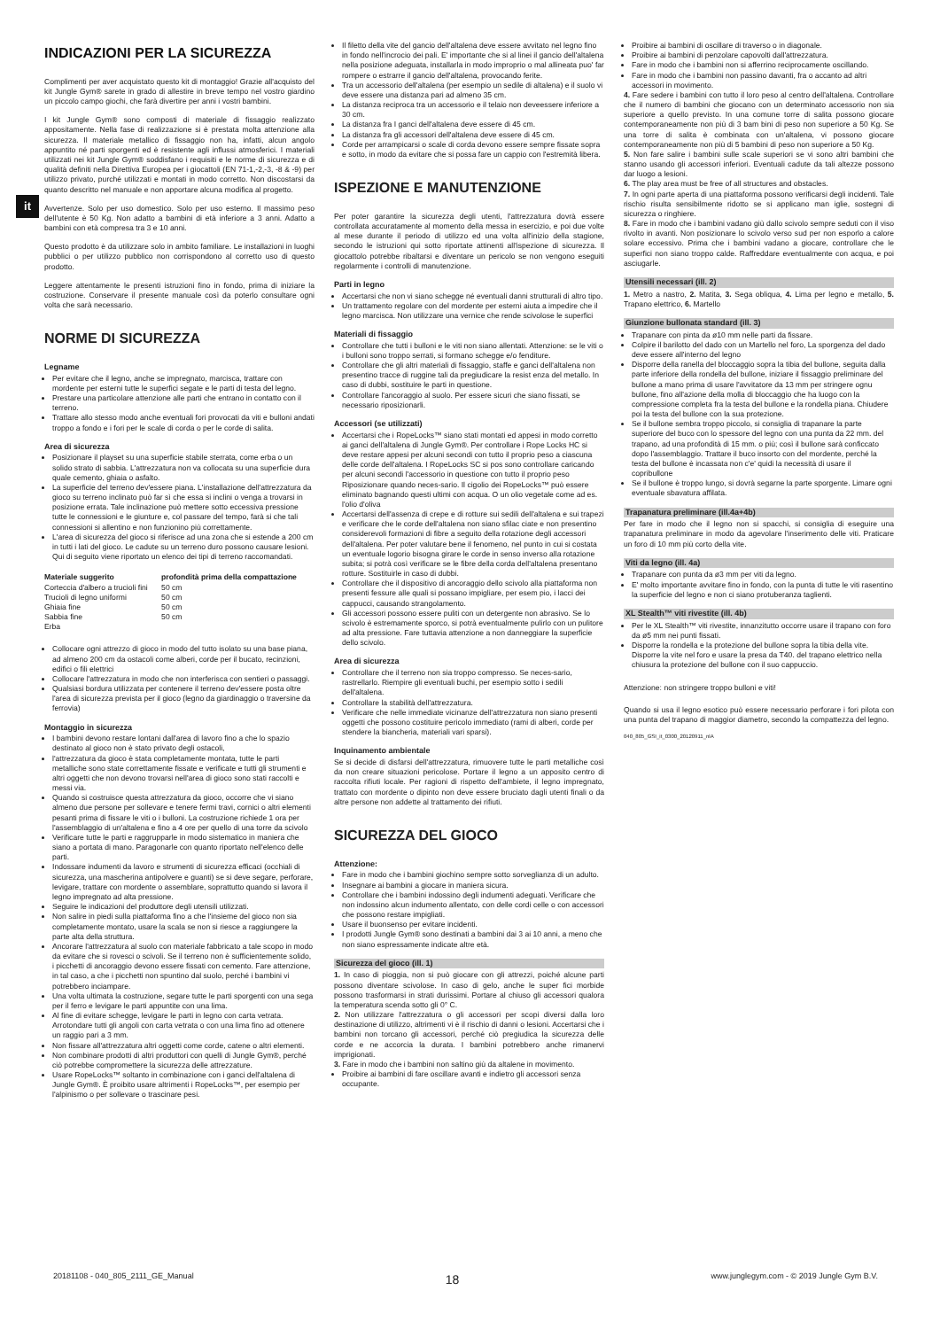it
INDICAZIONI PER LA SICUREZZA
Complimenti per aver acquistato questo kit di montaggio! Grazie all'acquisto del kit Jungle Gym® sarete in grado di allestire in breve tempo nel vostro giardino un piccolo campo giochi, che farà divertire per anni i vostri bambini.
I kit Jungle Gym® sono composti di materiale di fissaggio realizzato appositamente. Nella fase di realizzazione si è prestata molta attenzione alla sicurezza. Il materiale metallico di fissaggio non ha, infatti, alcun angolo appuntito né parti sporgenti ed è resistente agli influssi atmosferici. I materiali utilizzati nei kit Jungle Gym® soddisfano i requisiti e le norme di sicurezza e di qualità definiti nella Direttiva Europea per i giocattoli (EN 71-1,-2,-3, -8 & -9) per utilizzo privato, purché utilizzati e montati in modo corretto. Non discostarsi da quanto descritto nel manuale e non apportare alcuna modifica al progetto.
Avvertenze. Solo per uso domestico. Solo per uso esterno. Il massimo peso dell'utente è 50 Kg. Non adatto a bambini di età inferiore a 3 anni. Adatto a bambini con età compresa tra 3 e 10 anni.
Questo prodotto è da utilizzare solo in ambito familiare. Le installazioni in luoghi pubblici o per utilizzo pubblico non corrispondono al corretto uso di questo prodotto.
Leggere attentamente le presenti istruzioni fino in fondo, prima di iniziare la costruzione. Conservare il presente manuale così da poterlo consultare ogni volta che sarà necessario.
NORME DI SICUREZZA
Legname
Per evitare che il legno, anche se impregnato, marcisca, trattare con mordente per esterni tutte le superfici segate e le parti di testa del legno.
Prestare una particolare attenzione alle parti che entrano in contatto con il terreno.
Trattare allo stesso modo anche eventuali fori provocati da viti e bulloni andati troppo a fondo e i fori per le scale di corda o per le corde di salita.
Area di sicurezza
Posizionare il playset su una superficie stabile sterrata, come erba o un solido strato di sabbia. L'attrezzatura non va collocata su una superficie dura quale cemento, ghiaia o asfalto.
La superficie del terreno dev'essere piana. L'installazione dell'attrezzatura da gioco su terreno inclinato può far sì che essa si inclini o venga a trovarsi in posizione errata. Tale inclinazione può mettere sotto eccessiva pressione tutte le connessioni e le giunture e, col passare del tempo, farà si che tali connessioni si allentino e non funzionino più correttamente.
L'area di sicurezza del gioco si riferisce ad una zona che si estende a 200 cm in tutti i lati del gioco. Le cadute su un terreno duro possono causare lesioni. Qui di seguito viene riportato un elenco dei tipi di terreno raccomandati.
| Materiale suggerito | profondità prima della compattazione |
| --- | --- |
| Corteccia d'albero a trucioli fini | 50 cm |
| Trucioli di legno uniformi | 50 cm |
| Ghiaia fine | 50 cm |
| Sabbia fine | 50 cm |
| Erba | |
Collocare ogni attrezzo di gioco in modo del tutto isolato su una base piana, ad almeno 200 cm da ostacoli come alberi, corde per il bucato, recinzioni, edifici o fili elettrici
Collocare l'attrezzatura in modo che non interferisca con sentieri o passaggi.
Qualsiasi bordura utilizzata per contenere il terreno dev'essere posta oltre l'area di sicurezza prevista per il gioco (legno da giardinaggio o traversine da ferrovia)
Montaggio in sicurezza
I bambini devono restare lontani dall'area di lavoro fino a che lo spazio destinato al gioco non è stato privato degli ostacoli,
l'attrezzatura da gioco è stata completamente montata, tutte le parti metalliche sono state correttamente fissate e verificate e tutti gli strumenti e altri oggetti che non devono trovarsi nell'area di gioco sono stati raccolti e messi via.
Quando si costruisce questa attrezzatura da gioco, occorre che vi siano almeno due persone per sollevare e tenere fermi travi, cornici o altri elementi pesanti prima di fissare le viti o i bulloni. La costruzione richiede 1 ora per l'assemblaggio di un'altalena e fino a 4 ore per quello di una torre da scivolo
Verificare tutte le parti e raggrupparle in modo sistematico in maniera che siano a portata di mano. Paragonarle con quanto riportato nell'elenco delle parti.
Indossare indumenti da lavoro e strumenti di sicurezza efficaci (occhiali di sicurezza, una mascherina antipolvere e guanti) se si deve segare, perforare, levigare, trattare con mordente o assemblare, soprattutto quando si lavora il legno impregnato ad alta pressione.
Seguire le indicazioni del produttore degli utensili utilizzati.
Non salire in piedi sulla piattaforma fino a che l'insieme del gioco non sia completamente montato, usare la scala se non si riesce a raggiungere la parte alta della struttura.
Ancorare l'attrezzatura al suolo con materiale fabbricato a tale scopo in modo da evitare che si rovesci o scivoli. Se il terreno non è sufficientemente solido, i picchetti di ancoraggio devono essere fissati con cemento. Fare attenzione, in tal caso, a che i picchetti non spuntino dal suolo, perché i bambini vi potrebbero inciampare.
Una volta ultimata la costruzione, segare tutte le parti sporgenti con una sega per il ferro e levigare le parti appuntite con una lima.
Al fine di evitare schegge, levigare le parti in legno con carta vetrata. Arrotondare tutti gli angoli con carta vetrata o con una lima fino ad ottenere un raggio pari a 3 mm.
Non fissare all'attrezzatura altri oggetti come corde, catene o altri elementi.
Non combinare prodotti di altri produttori con quelli di Jungle Gym®, perché ciò potrebbe compromettere la sicurezza delle attrezzature.
Usare RopeLocks™ soltanto in combinazione con i ganci dell'altalena di Jungle Gym®. È proibito usare altrimenti i RopeLocks™, per esempio per l'alpinismo o per sollevare o trascinare pesi.
Il filetto della vite del gancio dell'altalena deve essere avvitato nel legno fino in fondo nell'incrocio dei pali. E' importante che si al linei il gancio dell'altalena nella posizione adeguata, installarla in modo improprio o mal allineata puo' far rompere o estrarre il gancio dell'altalena, provocando ferite.
Tra un accessorio dell'altalena (per esempio un sedile di altalena) e il suolo vi deve essere una distanza pari ad almeno 35 cm.
La distanza reciproca tra un accessorio e il telaio non deveessere inferiore a 30 cm.
La distanza fra I ganci dell'altalena deve essere di 45 cm.
La distanza fra gli accessori dell'altalena deve essere di 45 cm.
Corde per arrampicarsi o scale di corda devono essere sempre fissate sopra e sotto, in modo da evitare che si possa fare un cappio con l'estremità libera.
ISPEZIONE E MANUTENZIONE
Per poter garantire la sicurezza degli utenti, l'attrezzatura dovrà essere controllata accuratamente al momento della messa in esercizio, e poi due volte al mese durante il periodo di utilizzo ed una volta all'inizio della stagione, secondo le istruzioni qui sotto riportate attinenti all'ispezione di sicurezza. Il giocattolo potrebbe ribaltarsi e diventare un pericolo se non vengono eseguiti regolarmente i controlli di manutenzione.
Parti in legno
Accertarsi che non vi siano schegge né eventuali danni strutturali di altro tipo.
Un trattamento regolare con del mordente per esterni aiuta a impedire che il legno marcisca. Non utilizzare una vernice che rende scivolose le superfici
Materiali di fissaggio
Controllare che tutti i bulloni e le viti non siano allentati. Attenzione: se le viti o i bulloni sono troppo serrati, si formano schegge e/o fenditure.
Controllare che gli altri materiali di fissaggio, staffe e ganci dell'altalena non presentino tracce di ruggine tali da pregiudicare la resist enza del metallo. In caso di dubbi, sostituire le parti in questione.
Controllare l'ancoraggio al suolo. Per essere sicuri che siano fissati, se necessario riposizionarli.
Accessori (se utilizzati)
Accertarsi che i RopeLocks™ siano stati montati ed appesi in modo corretto ai ganci dell'altalena di Jungle Gym®. Per controllare i Rope Locks HC si deve restare appesi per alcuni secondi con tutto il proprio peso a ciascuna delle corde dell'altalena. I RopeLocks SC si pos sono controllare caricando per alcuni secondi l'accessorio in questione con tutto il proprio peso Riposizionare quando neces-sario. Il cigolio dei RopeLocks™ può essere eliminato bagnando questi ultimi con acqua. O un olio vegetale come ad es. l'olio d'oliva
Accertarsi dell'assenza di crepe e di rotture sui sedili dell'altalena e sui trapezi e verificare che le corde dell'altalena non siano sfilac ciate e non presentino considerevoli formazioni di fibre a seguito della rotazione degli accessori dell'altalena. Per poter valutare bene il fenomeno, nel punto in cui si costata un eventuale logorio bisogna girare le corde in senso inverso alla rotazione subita; si potrà così verificare se le fibre della corda dell'altalena presentano rotture. Sostituirle in caso di dubbi.
Controllare che il dispositivo di ancoraggio dello scivolo alla piattaforma non presenti fessure alle quali si possano impigliare, per esem pio, i lacci dei cappucci, causando strangolamento.
Gli accessori possono essere puliti con un detergente non abrasivo. Se lo scivolo è estremamente sporco, si potrà eventualmente pulirlo con un pulitore ad alta pressione. Fare tuttavia attenzione a non danneggiare la superficie dello scivolo.
Area di sicurezza
Controllare che il terreno non sia troppo compresso. Se neces-sario, rastrellarlo. Riempire gli eventuali buchi, per esempio sotto i sedili dell'altalena.
Controllare la stabilità dell'attrezzatura.
Verificare che nelle immediate vicinanze dell'attrezzatura non siano presenti oggetti che possono costituire pericolo immediato (rami di alberi, corde per stendere la biancheria, materiali vari sparsi).
Inquinamento ambientale
Se si decide di disfarsi dell'attrezzatura, rimuovere tutte le parti metalliche così da non creare situazioni pericolose. Portare il legno a un apposito centro di raccolta rifiuti locale. Per ragioni di rispetto dell'ambiete, il legno impregnato, trattato con mordente o dipinto non deve essere bruciato dagli utenti finali o da altre persone non addette al trattamento dei rifiuti.
SICUREZZA DEL GIOCO
Attenzione:
Fare in modo che i bambini giochino sempre sotto sorveglianza di un adulto.
Insegnare ai bambini a giocare in maniera sicura.
Controllare che i bambini indossino degli indumenti adeguati. Verificare che non indossino alcun indumento allentato, con delle cordi celle o con accessori che possono restare impigliati.
Usare il buonsenso per evitare incidenti.
I prodotti Jungle Gym® sono destinati a bambini dai 3 ai 10 anni, a meno che non siano espressamente indicate altre età.
Sicurezza del gioco (ill. 1)
1. In caso di pioggia, non si può giocare con gli attrezzi, poiché alcune parti possono diventare scivolose. In caso di gelo, anche le super fici morbide possono trasformarsi in strati durissimi. Portare al chiuso gli accessori qualora la temperatura scenda sotto gli 0° C.
2. Non utilizzare l'attrezzatura o gli accessori per scopi diversi dalla loro destinazione di utilizzo, altrimenti vi è il rischio di danni o lesioni. Accertarsi che i bambini non torcano gli accessori, perché ciò pregiudica la sicurezza delle corde e ne accorcia la durata. I bambini potrebbero anche rimanervi imprigionati.
3. Fare in modo che i bambini non saltino giù da altalene in movimento.
Proibire ai bambini di fare oscillare avanti e indietro gli accessori senza occupante.
Proibire ai bambini di oscillare di traverso o in diagonale.
Proibire ai bambini di penzolare capovolti dall'attrezzatura.
Fare in modo che i bambini non si afferrino reciprocamente oscillando.
Fare in modo che i bambini non passino davanti, fra o accanto ad altri accessori in movimento.
4. Fare sedere i bambini con tutto il loro peso al centro dell'altalena. Controllare che il numero di bambini che giocano con un determinato accessorio non sia superiore a quello previsto. In una comune torre di salita possono giocare contemporaneamente non più di 3 bam bini di peso non superiore a 50 Kg. Se una torre di salita è combinata con un'altalena, vi possono giocare contemporaneamente non più di 5 bambini di peso non superiore a 50 Kg.
5. Non fare salire i bambini sulle scale superiori se vi sono altri bambini che stanno usando gli accessori inferiori. Eventuali cadute da tali altezze possono dar luogo a lesioni.
6. The play area must be free of all structures and obstacles.
7. In ogni parte aperta di una piattaforma possono verificarsi degli incidenti. Tale rischio risulta sensibilmente ridotto se si applicano man iglie, sostegni di sicurezza o ringhiere.
8. Fare in modo che i bambini vadano giù dallo scivolo sempre seduti con il viso rivolto in avanti. Non posizionare lo scivolo verso sud per non esporlo a calore solare eccessivo. Prima che i bambini vadano a giocare, controllare che le superfici non siano troppo calde. Raffreddare eventualmente con acqua, e poi asciugarle.
Utensili necessari (ill. 2)
1. Metro a nastro, 2. Matita, 3. Sega obliqua, 4. Lima per legno e metallo, 5. Trapano elettrico, 6. Martello
Giunzione bullonata standard (ill. 3)
Trapanare con pinta da ø10 mm nelle parti da fissare.
Colpire il barilotto del dado con un Martello nel foro, La sporgenza del dado deve essere all'interno del legno
Disporre della ranella del bloccaggio sopra la tibia del bullone, seguita dalla parte inferiore della rondella del bullone, iniziare il fissaggio preliminare del bullone a mano prima di usare l'avvitatore da 13 mm per stringere ognu bullone, fino all'azione della molla di bloccaggio che ha luogo con la compressione completa fra la testa del bullone e la rondella piana. Chiudere poi la testa del bullone con la sua protezione.
Se il bullone sembra troppo piccolo, si consiglia di trapanare la parte superiore del buco con lo spessore del legno con una punta da 22 mm. del trapano, ad una profondità di 15 mm. o più; così il bullone sarà conficcato dopo l'assemblaggio. Trattare il buco insorto con del mordente, perché la testa del bullone è incassata non c'e' quidi la necessità di usare il copribullone
Se il bullone è troppo lungo, si dovrà segarne la parte sporgente. Limare ogni eventuale sbavatura affilata.
Trapanatura preliminare (ill.4a+4b)
Per fare in modo che il legno non si spacchi, si consiglia di eseguire una trapanatura preliminare in modo da agevolare l'inserimento delle viti. Praticare un foro di 10 mm più corto della vite.
Viti da legno (ill. 4a)
Trapanare con punta da ø3 mm per viti da legno.
E' molto importante avvitare fino in fondo, con la punta di tutte le viti rasentino la superficie del legno e non ci siano protuberanza taglienti.
XL Stealth™ viti rivestite (ill. 4b)
Per le XL Stealth™ viti rivestite, innanzitutto occorre usare il trapano con foro da ø5 mm nei punti fissati.
Disporre la rondella e la protezione del bullone sopra la tibia della vite. Disporre la vite nel foro e usare la presa da T40. del trapano elettrico nella chiusura la protezione del bullone con il suo cappuccio.
Attenzione: non stringere troppo bulloni e viti!
Quando si usa il legno esotico può essere necessario perforare i fori pilota con una punta del trapano di maggior diametro, secondo la compattezza del legno.
040_805_GSI_it_0300_20120911_nlA
20181108 - 040_805_2111_GE_Manual 18 www.junglegym.com - © 2019 Jungle Gym B.V.